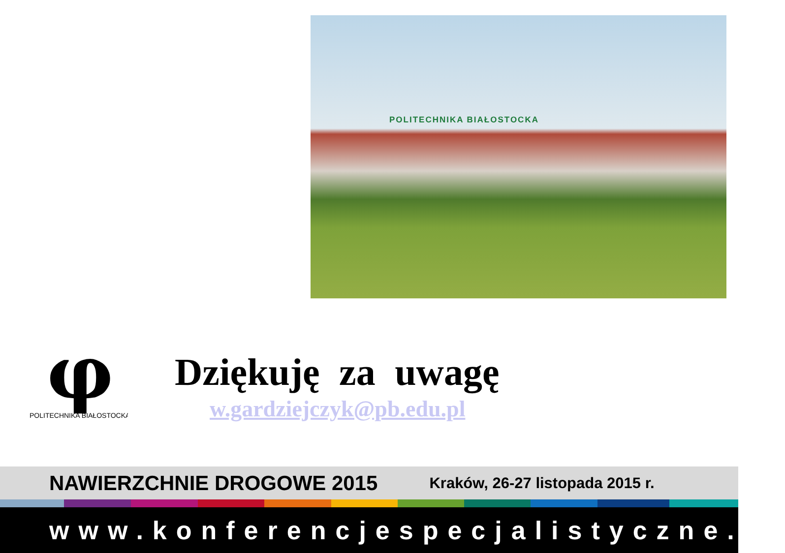POLITECHNIKA BIAŁOSTOCKA
φ
POLITECHNIKA BIAŁOSTOCKA
Dziękuję za uwagę
w.gardziejczyk@pb.edu.pl
NAWIERZCHNIE DROGOWE 2015 Kraków, 26-27 listopada 2015 r.
www.konferencjespecjalistyczne.pl